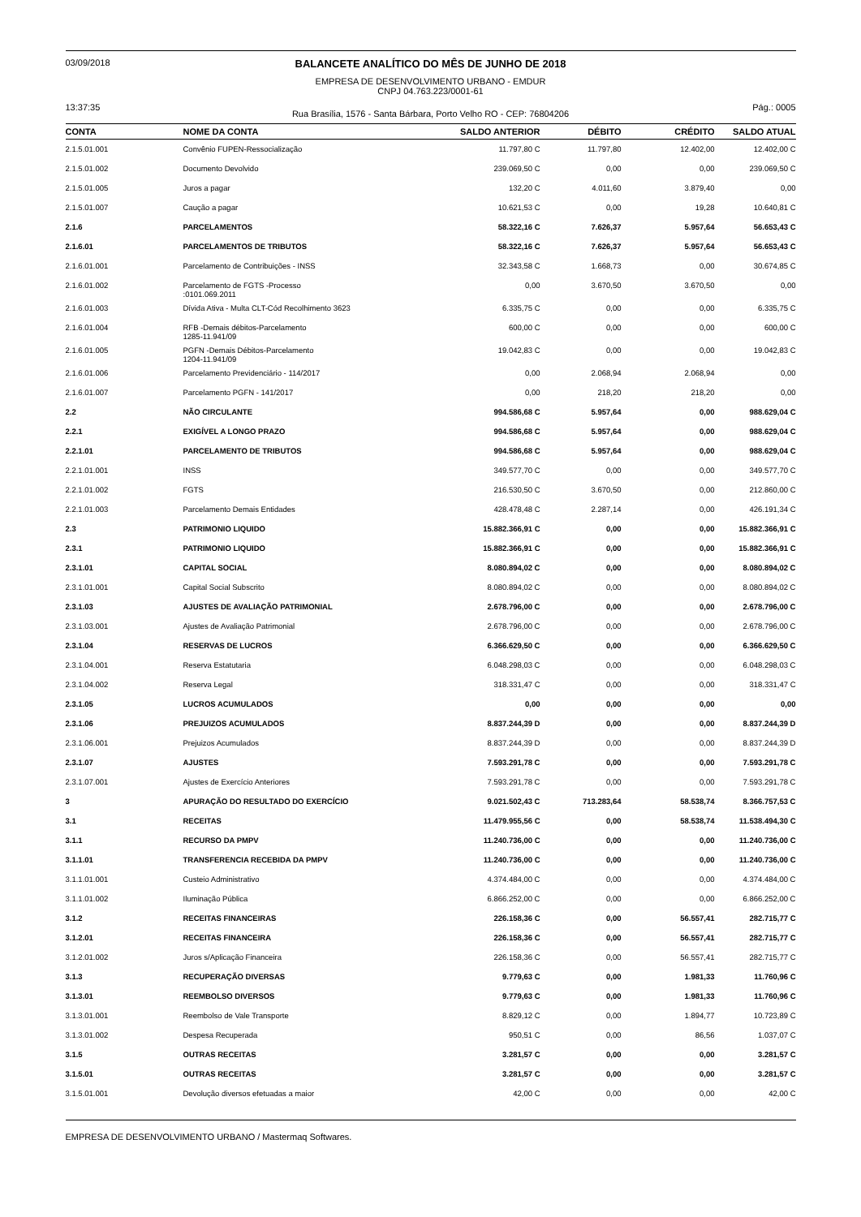03/09/2018
BALANCETE ANALÍTICO DO MÊS DE JUNHO DE 2018
EMPRESA DE DESENVOLVIMENTO URBANO - EMDUR
CNPJ 04.763.223/0001-61
13:37:35
Rua Brasília, 1576 - Santa Bárbara, Porto Velho RO - CEP: 76804206
Pág.: 0005
| CONTA | NOME DA CONTA | SALDO ANTERIOR | DÉBITO | CRÉDITO | SALDO ATUAL |
| --- | --- | --- | --- | --- | --- |
| 2.1.5.01.001 | Convênio FUPEN-Ressocialização | 11.797,80 C | 11.797,80 | 12.402,00 | 12.402,00 C |
| 2.1.5.01.002 | Documento Devolvido | 239.069,50 C | 0,00 | 0,00 | 239.069,50 C |
| 2.1.5.01.005 | Juros a pagar | 132,20 C | 4.011,60 | 3.879,40 | 0,00 |
| 2.1.5.01.007 | Caução a pagar | 10.621,53 C | 0,00 | 19,28 | 10.640,81 C |
| 2.1.6 | PARCELAMENTOS | 58.322,16 C | 7.626,37 | 5.957,64 | 56.653,43 C |
| 2.1.6.01 | PARCELAMENTOS DE TRIBUTOS | 58.322,16 C | 7.626,37 | 5.957,64 | 56.653,43 C |
| 2.1.6.01.001 | Parcelamento de Contribuições - INSS | 32.343,58 C | 1.668,73 | 0,00 | 30.674,85 C |
| 2.1.6.01.002 | Parcelamento de FGTS -Processo :0101.069.2011 | 0,00 | 3.670,50 | 3.670,50 | 0,00 |
| 2.1.6.01.003 | Dívida Ativa - Multa CLT-Cód Recolhimento 3623 | 6.335,75 C | 0,00 | 0,00 | 6.335,75 C |
| 2.1.6.01.004 | RFB -Demais débitos-Parcelamento 1285-11.941/09 | 600,00 C | 0,00 | 0,00 | 600,00 C |
| 2.1.6.01.005 | PGFN -Demais Débitos-Parcelamento 1204-11.941/09 | 19.042,83 C | 0,00 | 0,00 | 19.042,83 C |
| 2.1.6.01.006 | Parcelamento Previdenciário - 114/2017 | 0,00 | 2.068,94 | 2.068,94 | 0,00 |
| 2.1.6.01.007 | Parcelamento PGFN - 141/2017 | 0,00 | 218,20 | 218,20 | 0,00 |
| 2.2 | NÃO CIRCULANTE | 994.586,68 C | 5.957,64 | 0,00 | 988.629,04 C |
| 2.2.1 | EXIGÍVEL A LONGO PRAZO | 994.586,68 C | 5.957,64 | 0,00 | 988.629,04 C |
| 2.2.1.01 | PARCELAMENTO DE TRIBUTOS | 994.586,68 C | 5.957,64 | 0,00 | 988.629,04 C |
| 2.2.1.01.001 | INSS | 349.577,70 C | 0,00 | 0,00 | 349.577,70 C |
| 2.2.1.01.002 | FGTS | 216.530,50 C | 3.670,50 | 0,00 | 212.860,00 C |
| 2.2.1.01.003 | Parcelamento Demais Entidades | 428.478,48 C | 2.287,14 | 0,00 | 426.191,34 C |
| 2.3 | PATRIMONIO LIQUIDO | 15.882.366,91 C | 0,00 | 0,00 | 15.882.366,91 C |
| 2.3.1 | PATRIMONIO LIQUIDO | 15.882.366,91 C | 0,00 | 0,00 | 15.882.366,91 C |
| 2.3.1.01 | CAPITAL SOCIAL | 8.080.894,02 C | 0,00 | 0,00 | 8.080.894,02 C |
| 2.3.1.01.001 | Capital Social Subscrito | 8.080.894,02 C | 0,00 | 0,00 | 8.080.894,02 C |
| 2.3.1.03 | AJUSTES DE AVALIAÇÃO PATRIMONIAL | 2.678.796,00 C | 0,00 | 0,00 | 2.678.796,00 C |
| 2.3.1.03.001 | Ajustes de Avaliação Patrimonial | 2.678.796,00 C | 0,00 | 0,00 | 2.678.796,00 C |
| 2.3.1.04 | RESERVAS DE LUCROS | 6.366.629,50 C | 0,00 | 0,00 | 6.366.629,50 C |
| 2.3.1.04.001 | Reserva Estatutaria | 6.048.298,03 C | 0,00 | 0,00 | 6.048.298,03 C |
| 2.3.1.04.002 | Reserva Legal | 318.331,47 C | 0,00 | 0,00 | 318.331,47 C |
| 2.3.1.05 | LUCROS ACUMULADOS | 0,00 | 0,00 | 0,00 | 0,00 |
| 2.3.1.06 | PREJUIZOS ACUMULADOS | 8.837.244,39 D | 0,00 | 0,00 | 8.837.244,39 D |
| 2.3.1.06.001 | Prejuizos Acumulados | 8.837.244,39 D | 0,00 | 0,00 | 8.837.244,39 D |
| 2.3.1.07 | AJUSTES | 7.593.291,78 C | 0,00 | 0,00 | 7.593.291,78 C |
| 2.3.1.07.001 | Ajustes de Exercício Anteriores | 7.593.291,78 C | 0,00 | 0,00 | 7.593.291,78 C |
| 3 | APURAÇÃO DO RESULTADO DO EXERCÍCIO | 9.021.502,43 C | 713.283,64 | 58.538,74 | 8.366.757,53 C |
| 3.1 | RECEITAS | 11.479.955,56 C | 0,00 | 58.538,74 | 11.538.494,30 C |
| 3.1.1 | RECURSO DA PMPV | 11.240.736,00 C | 0,00 | 0,00 | 11.240.736,00 C |
| 3.1.1.01 | TRANSFERENCIA RECEBIDA DA PMPV | 11.240.736,00 C | 0,00 | 0,00 | 11.240.736,00 C |
| 3.1.1.01.001 | Custeio Administrativo | 4.374.484,00 C | 0,00 | 0,00 | 4.374.484,00 C |
| 3.1.1.01.002 | Iluminação Pública | 6.866.252,00 C | 0,00 | 0,00 | 6.866.252,00 C |
| 3.1.2 | RECEITAS FINANCEIRAS | 226.158,36 C | 0,00 | 56.557,41 | 282.715,77 C |
| 3.1.2.01 | RECEITAS FINANCEIRA | 226.158,36 C | 0,00 | 56.557,41 | 282.715,77 C |
| 3.1.2.01.002 | Juros s/Aplicação Financeira | 226.158,36 C | 0,00 | 56.557,41 | 282.715,77 C |
| 3.1.3 | RECUPERAÇÃO DIVERSAS | 9.779,63 C | 0,00 | 1.981,33 | 11.760,96 C |
| 3.1.3.01 | REEMBOLSO DIVERSOS | 9.779,63 C | 0,00 | 1.981,33 | 11.760,96 C |
| 3.1.3.01.001 | Reembolso de Vale Transporte | 8.829,12 C | 0,00 | 1.894,77 | 10.723,89 C |
| 3.1.3.01.002 | Despesa Recuperada | 950,51 C | 0,00 | 86,56 | 1.037,07 C |
| 3.1.5 | OUTRAS RECEITAS | 3.281,57 C | 0,00 | 0,00 | 3.281,57 C |
| 3.1.5.01 | OUTRAS RECEITAS | 3.281,57 C | 0,00 | 0,00 | 3.281,57 C |
| 3.1.5.01.001 | Devolução diversos efetuadas a maior | 42,00 C | 0,00 | 0,00 | 42,00 C |
EMPRESA DE DESENVOLVIMENTO URBANO / Mastermaq Softwares.